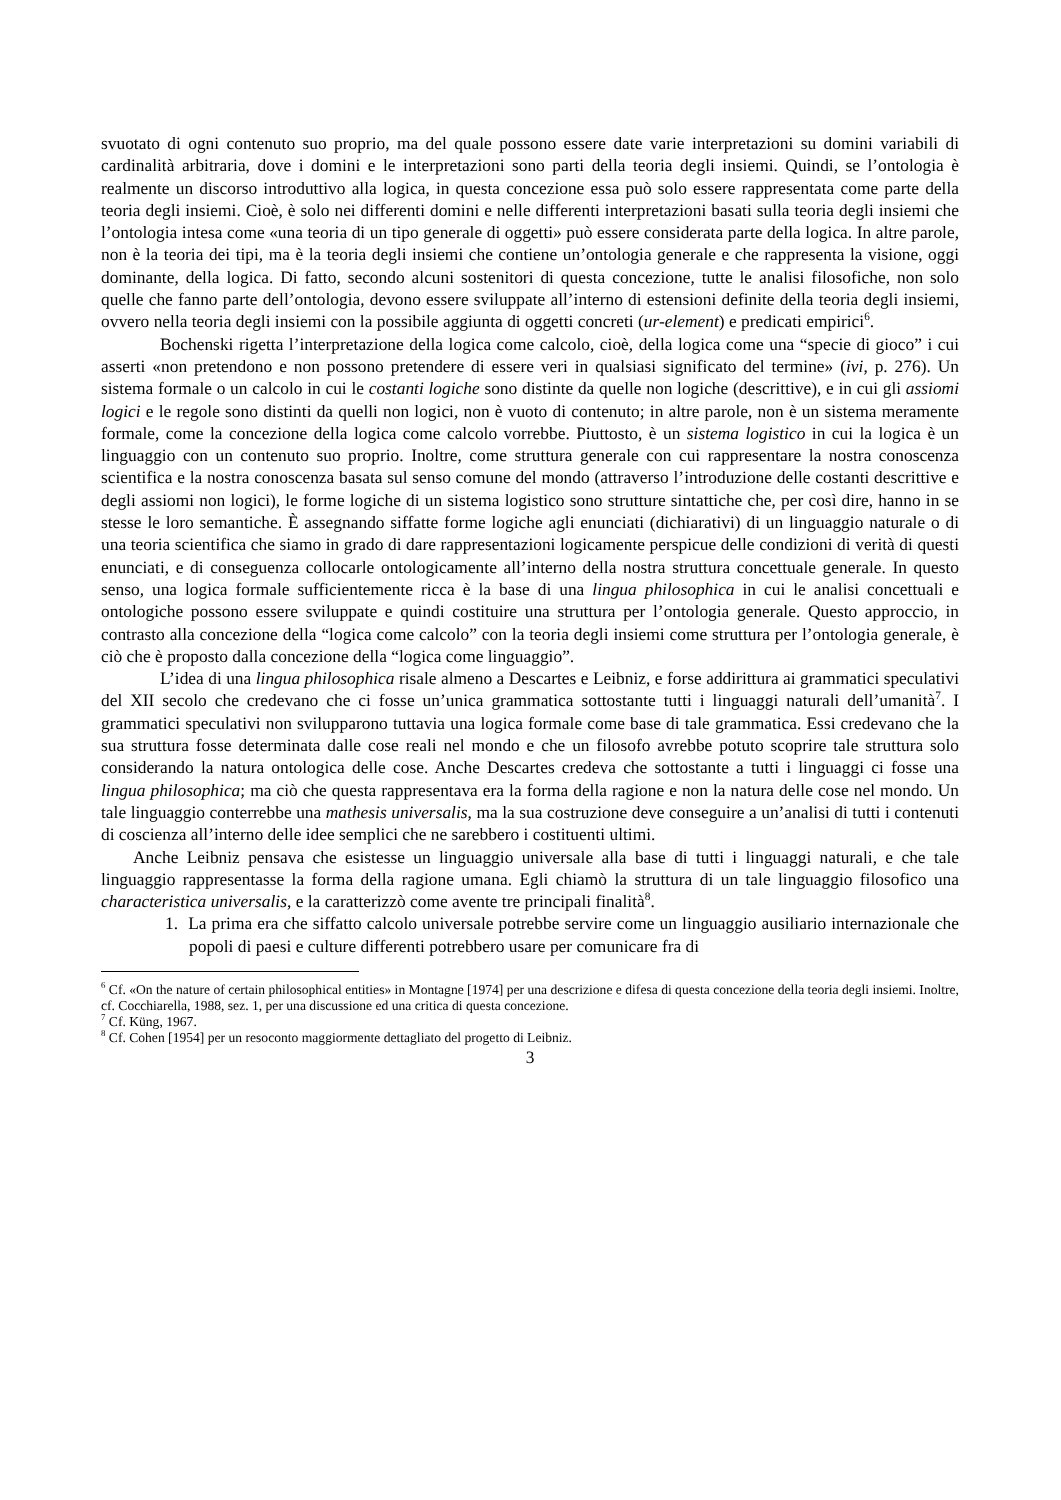svuotato di ogni contenuto suo proprio, ma del quale possono essere date varie interpretazioni su domini variabili di cardinalità arbitraria, dove i domini e le interpretazioni sono parti della teoria degli insiemi. Quindi, se l’ontologia è realmente un discorso introduttivo alla logica, in questa concezione essa può solo essere rappresentata come parte della teoria degli insiemi. Cioè, è solo nei differenti domini e nelle differenti interpretazioni basati sulla teoria degli insiemi che l’ontologia intesa come «una teoria di un tipo generale di oggetti» può essere considerata parte della logica. In altre parole, non è la teoria dei tipi, ma è la teoria degli insiemi che contiene un’ontologia generale e che rappresenta la visione, oggi dominante, della logica. Di fatto, secondo alcuni sostenitori di questa concezione, tutte le analisi filosofiche, non solo quelle che fanno parte dell’ontologia, devono essere sviluppate all’interno di estensioni definite della teoria degli insiemi, ovvero nella teoria degli insiemi con la possibile aggiunta di oggetti concreti (ur-element) e predicati empirici<sup>6</sup>.
Bochenski rigetta l’interpretazione della logica come calcolo, cioè, della logica come una “specie di gioco” i cui asserti «non pretendono e non possono pretendere di essere veri in qualsiasi significato del termine» (ivi, p. 276). Un sistema formale o un calcolo in cui le costanti logiche sono distinte da quelle non logiche (descrittive), e in cui gli assiomi logici e le regole sono distinti da quelli non logici, non è vuoto di contenuto; in altre parole, non è un sistema meramente formale, come la concezione della logica come calcolo vorrebbe. Piuttosto, è un sistema logistico in cui la logica è un linguaggio con un contenuto suo proprio. Inoltre, come struttura generale con cui rappresentare la nostra conoscenza scientifica e la nostra conoscenza basata sul senso comune del mondo (attraverso l’introduzione delle costanti descrittive e degli assiomi non logici), le forme logiche di un sistema logistico sono strutture sintattiche che, per così dire, hanno in se stesse le loro semantiche. È assegnando siffatte forme logiche agli enunciati (dichiarativi) di un linguaggio naturale o di una teoria scientifica che siamo in grado di dare rappresentazioni logicamente perspicue delle condizioni di verità di questi enunciati, e di conseguenza collocarle ontologicamente all’interno della nostra struttura concettuale generale. In questo senso, una logica formale sufficientemente ricca è la base di una lingua philosophica in cui le analisi concettuali e ontologiche possono essere sviluppate e quindi costituire una struttura per l’ontologia generale. Questo approccio, in contrasto alla concezione della “logica come calcolo” con la teoria degli insiemi come struttura per l’ontologia generale, è ciò che è proposto dalla concezione della “logica come linguaggio”.
L’idea di una lingua philosophica risale almeno a Descartes e Leibniz, e forse addirittura ai grammatici speculativi del XII secolo che credevano che ci fosse un’unica grammatica sottostante tutti i linguaggi naturali dell’umanità<sup>7</sup>. I grammatici speculativi non svilupparono tuttavia una logica formale come base di tale grammatica. Essi credevano che la sua struttura fosse determinata dalle cose reali nel mondo e che un filosofo avrebbe potuto scoprire tale struttura solo considerando la natura ontologica delle cose. Anche Descartes credeva che sottostante a tutti i linguaggi ci fosse una lingua philosophica; ma ciò che questa rappresentava era la forma della ragione e non la natura delle cose nel mondo. Un tale linguaggio conterrebbe una mathesis universalis, ma la sua costruzione deve conseguire a un’analisi di tutti i contenuti di coscienza all’interno delle idee semplici che ne sarebbero i costituenti ultimi.
Anche Leibniz pensava che esistesse un linguaggio universale alla base di tutti i linguaggi naturali, e che tale linguaggio rappresentasse la forma della ragione umana. Egli chiamò la struttura di un tale linguaggio filosofico una characteristica universalis, e la caratterizzò come avente tre principali finalità<sup>8</sup>.
1. La prima era che siffatto calcolo universale potrebbe servire come un linguaggio ausiliario internazionale che popoli di paesi e culture differenti potrebbero usare per comunicare fra di
<sup>6</sup> Cf. «On the nature of certain philosophical entities» in Montagne [1974] per una descrizione e difesa di questa concezione della teoria degli insiemi. Inoltre, cf. Cocchiarella, 1988, sez. 1, per una discussione ed una critica di questa concezione.
<sup>7</sup> Cf. Küng, 1967.
<sup>8</sup> Cf. Cohen [1954] per un resoconto maggiormente dettagliato del progetto di Leibniz.
3